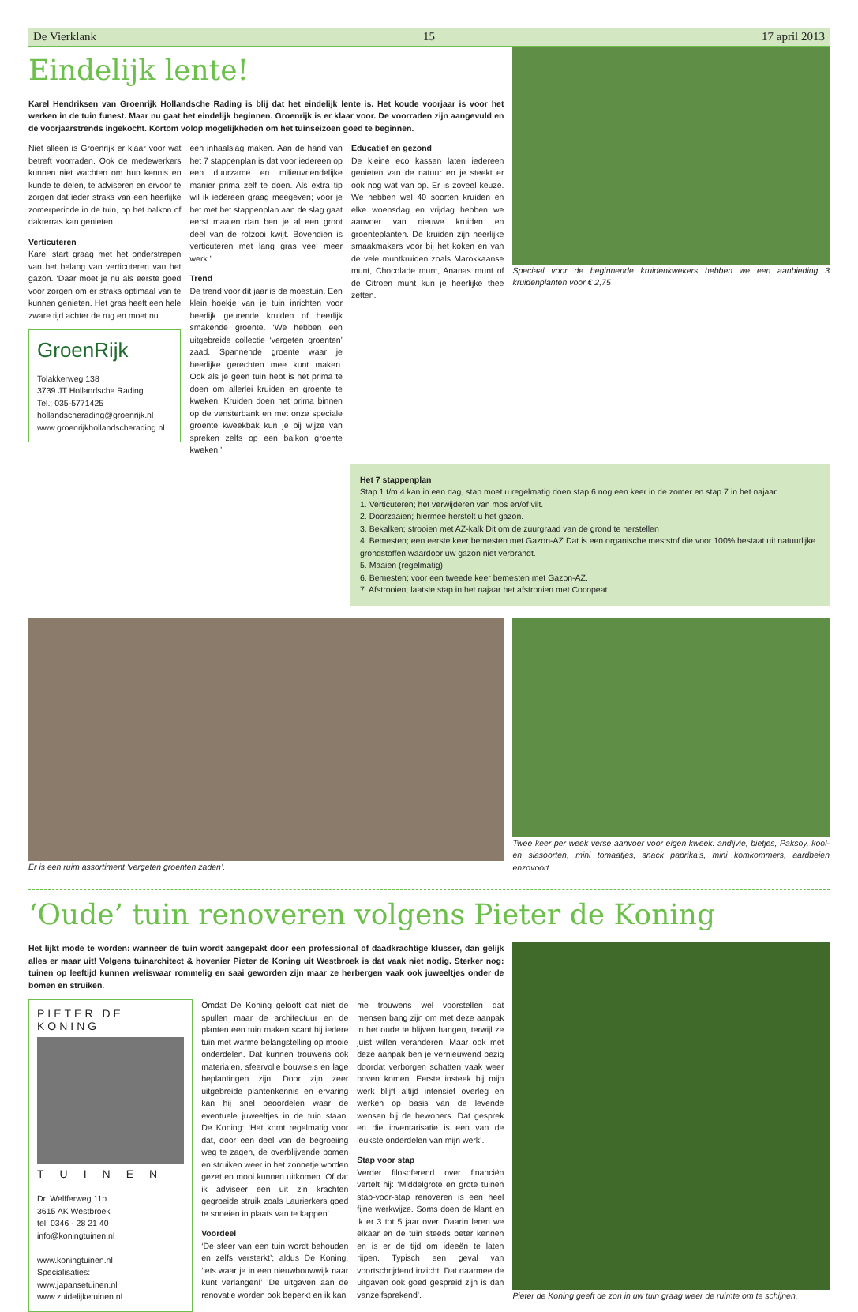De Vierklank 15 17 april 2013
Eindelijk lente!
Karel Hendriksen van Groenrijk Hollandsche Rading is blij dat het eindelijk lente is. Het koude voorjaar is voor het werken in de tuin funest. Maar nu gaat het eindelijk beginnen. Groenrijk is er klaar voor. De voorraden zijn aangevuld en de voorjaarstrends ingekocht. Kortom volop mogelijkheden om het tuinseizoen goed te beginnen.
Niet alleen is Groenrijk er klaar voor wat betreft voorraden. Ook de medewerkers kunnen niet wachten om hun kennis en kunde te delen, te adviseren en ervoor te zorgen dat ieder straks van een heerlijke zomerperiode in de tuin, op het balkon of dakterras kan genieten.
Verticuteren
Karel start graag met het onderstrepen van het belang van verticuteren van het gazon. ‘Daar moet je nu als eerste goed voor zorgen om er straks optimaal van te kunnen genieten. Het gras heeft een hele zware tijd achter de rug en moet nu
GroenRijk
Tolakkerweg 138
3739 JT Hollandsche Rading
Tel.: 035-5771425
hollandscherading@groenrijk.nl
www.groenrijkhollandscherading.nl
een inhaalslag maken. Aan de hand van het 7 stappenplan is dat voor iedereen op een duurzame en milieuvriendelijke manier prima zelf te doen. Als extra tip wil ik iedereen graag meegeven; voor je het met het stappenplan aan de slag gaat eerst maaien dan ben je al een groot deel van de rotzooi kwijt. Bovendien is verticuteren met lang gras veel meer werk.’
Trend
De trend voor dit jaar is de moestuin. Een klein hoekje van je tuin inrichten voor heerlijk geurende kruiden of heerlijk smakende groente. ‘We hebben een uitgebreide collectie ‘vergeten groenten’ zaad. Spannende groente waar je heerlijke gerechten mee kunt maken. Ook als je geen tuin hebt is het prima te doen om allerlei kruiden en groente te kweken. Kruiden doen het prima binnen op de vensterbank en met onze speciale groente kweekbak kun je bij wijze van spreken zelfs op een balkon groente kweken.’
Educatief en gezond
De kleine eco kassen laten iedereen genieten van de natuur en je steekt er ook nog wat van op. Er is zoveel keuze. We hebben wel 40 soorten kruiden en elke woensdag en vrijdag hebben we aanvoer van nieuwe kruiden en groenteplanten. De kruiden zijn heerlijke smaakmakers voor bij het koken en van de vele muntkruiden zoals Marokkaanse munt, Chocolade munt, Ananas munt of de Citroen munt kun je heerlijke thee zetten.
Speciaal voor de beginnende kruidenkwekers hebben we een aanbieding 3 kruidenplanten voor € 2,75
Het 7 stappenplan
Stap 1 t/m 4 kan in een dag, stap moet u regelmatig doen stap 6 nog een keer in de zomer en stap 7 in het najaar.
1. Verticuteren; het verwijderen van mos en/of vilt.
2. Doorzaaien; hiermee herstelt u het gazon.
3. Bekalken; strooien met AZ-kalk Dit om de zuurgraad van de grond te herstellen
4. Bemesten; een eerste keer bemesten met Gazon-AZ Dat is een organische meststof die voor 100% bestaat uit natuurlijke grondstoffen waardoor uw gazon niet verbrandt.
5. Maaien (regelmatig)
6. Bemesten; voor een tweede keer bemesten met Gazon-AZ.
7. Afstrooien; laatste stap in het najaar het afstrooien met Cocopeat.
Er is een ruim assortiment ‘vergeten groenten zaden’.
Twee keer per week verse aanvoer voor eigen kweek: andijvie, bietjes, Paksoy, kool- en slasoorten, mini tomaatjes, snack paprika’s, mini komkommers, aardbeien enzovoort
‘Oude’ tuin renoveren volgens Pieter de Koning
Het lijkt mode te worden: wanneer de tuin wordt aangepakt door een professional of daadkrachtige klusser, dan gelijk alles er maar uit! Volgens tuinarchitect & hovenier Pieter de Koning uit Westbroek is dat vaak niet nodig. Sterker nog: tuinen op leeftijd kunnen weliswaar rommelig en saai geworden zijn maar ze herbergen vaak ook juweeltjes onder de bomen en struiken.
PIETER DE KONING
TUINEN
Dr. Welfferweg 11b
3615 AK Westbroek
tel. 0346 - 28 21 40
info@koningtuinen.nl
www.koningtuinen.nl
Specialisaties:
www.japansetuinen.nl
www.zuidelijketuinen.nl
Omdat De Koning gelooft dat niet de spullen maar de architectuur en de planten een tuin maken scant hij iedere tuin met warme belangstelling op mooie onderdelen. Dat kunnen trouwens ook materialen, sfeervolle bouwsels en lage beplantingen zijn. Door zijn zeer uitgebreide plantenkennis en ervaring kan hij snel beoordelen waar de eventuele juweeltjes in de tuin staan. De Koning: ‘Het komt regelmatig voor dat, door een deel van de begroeiing weg te zagen, de overblijvende bomen en struiken weer in het zonnetje worden gezet en mooi kunnen uitkomen. Of dat ik adviseer een uit z’n krachten gegroeide struik zoals Laurierkers goed te snoeien in plaats van te kappen’.
Voordeel
‘De sfeer van een tuin wordt behouden en zelfs versterkt’; aldus De Koning, ‘iets waar je in een nieuwbouwwijk naar kunt verlangen!’ ‘De uitgaven aan de renovatie worden ook beperkt en ik kan
me trouwens wel voorstellen dat mensen bang zijn om met deze aanpak in het oude te blijven hangen, terwijl ze juist willen veranderen. Maar ook met deze aanpak ben je vernieuwend bezig doordat verborgen schatten vaak weer boven komen. Eerste insteek bij mijn werk blijft altijd intensief overleg en werken op basis van de levende wensen bij de bewoners. Dat gesprek en die inventarisatie is een van de leukste onderdelen van mijn werk’.
Stap voor stap
Verder filosoferend over financiën vertelt hij: ‘Middelgrote en grote tuinen stap-voor-stap renoveren is een heel fijne werkwijze. Soms doen de klant en ik er 3 tot 5 jaar over. Daarin leren we elkaar en de tuin steeds beter kennen en is er de tijd om ideeën te laten rijpen. Typisch een geval van voortschrijdend inzicht. Dat daarmee de uitgaven ook goed gespreid zijn is dan vanzelfsprekend’.
Pieter de Koning geeft de zon in uw tuin graag weer de ruimte om te schijnen.